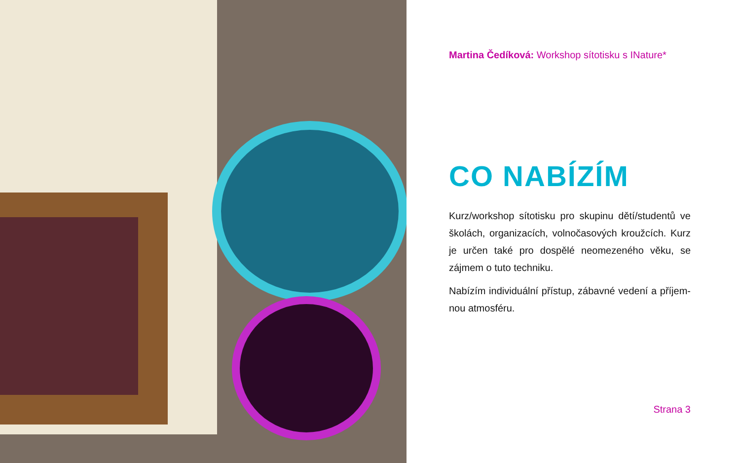Martina Čedíková: Workshop sítotisku s INature*
CO NABÍZÍM
Kurz/workshop sítotisku pro skupinu dětí/studentů ve školách, organizacích, volnočasových kroužcích. Kurz je určen také pro dospělé neomezeného věku, se zájmem o tuto techniku.
Nabízím individuální přístup, zábavné vedení a příjem-nou atmosféru.
Strana 3